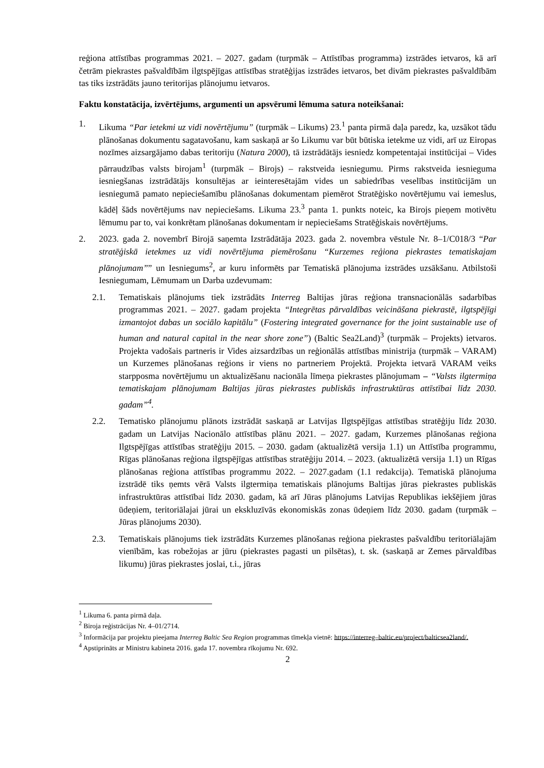reģiona attīstības programmas 2021. – 2027. gadam (turpmāk – Attīstības programma) izstrādes ietvaros, kā arī četrām piekrastes pašvaldībām ilgtspējīgas attīstības stratēģijas izstrādes ietvaros, bet divām piekrastes pašvaldībām tas tiks izstrādāts jauno teritorijas plānojumu ietvaros.
Faktu konstatācija, izvērtējums, argumenti un apsvērumi lēmuma satura noteikšanai:
1. Likuma “Par ietekmi uz vidi novērtējumu” (turpmāk – Likums) 23.<sup>1</sup> panta pirmā daļa paredz, ka, uzsākot tādu plānošanas dokumentu sagatavošanu, kam saskaņā ar šo Likumu var būt būtiska ietekme uz vidi, arī uz Eiropas nozīmes aizsargājamo dabas teritoriju (Natura 2000), tā izstrādātājs iesniedz kompetentajai institūcijai – Vides pārraudzības valsts birojam<sup>1</sup> (turpmāk – Birojs) – rakstveida iesniegumu. Pirms rakstveida iesnieguma iesniegšanas izstrādātājs konsultējas ar ieinteresētajām vides un sabiedrības veselības institūcijām un iesniegumā pamato nepieciešamību plānošanas dokumentam piemērot Stratēģisko novērtējumu vai iemeslus, kādēļ šāds novērtējums nav nepieciešams. Likuma 23.<sup>3</sup> panta 1. punkts noteic, ka Birojs pieņem motivētu lēmumu par to, vai konkrētam plānošanas dokumentam ir nepieciešams Stratēģiskais novērtējums.
2. 2023. gada 2. novembrī Birojā saņemta Izstrādātāja 2023. gada 2. novembra vēstule Nr. 8–1/C018/3 “Par stratēģiskā ietekmes uz vidi novērtējuma piemērošanu “Kurzemes reģiona piekrastes tematiskajam plānojumam”” un Iesniegums<sup>2</sup>, ar kuru informēts par Tematiskā plānojuma izstrādes uzsākšanu. Atbilstoši Iesniegumam, Lēmumam un Darba uzdevumam:
2.1. Tematiskais plānojums tiek izstrādāts Interreg Baltijas jūras reģiona transnacionālās sadarbības programmas 2021. – 2027. gadam projekta “Integrētas pārvaldības veicināšana piekrastē, ilgtspējīgi izmantojot dabas un sociālo kapitālu” (Fostering integrated governance for the joint sustainable use of human and natural capital in the near shore zone”) (Baltic Sea2Land)<sup>3</sup> (turpmāk – Projekts) ietvaros. Projekta vadošais partneris ir Vides aizsardzības un reģionālās attīstības ministrija (turpmāk – VARAM) un Kurzemes plānošanas reģions ir viens no partneriem Projektā. Projekta ietvarā VARAM veiks starpposma novērtējumu un aktualizēšanu nacionāla līmeņa piekrastes plānojumam – “Valsts ilgtermiņa tematiskajam plānojumam Baltijas jūras piekrastes publiskās infrastruktūras attīstībai līdz 2030. gadam”<sup>4</sup>.
2.2. Tematisko plānojumu plānots izstrādāt saskaņā ar Latvijas Ilgtspējīgas attīstības stratēģiju līdz 2030. gadam un Latvijas Nacionālo attīstības plānu 2021. – 2027. gadam, Kurzemes plānošanas reģiona Ilgtspējīgas attīstības stratēģiju 2015. – 2030. gadam (aktualizētā versija 1.1) un Attīstība programmu, Rīgas plānošanas reģiona ilgtspējīgas attīstības stratēģiju 2014. – 2023. (aktualizētā versija 1.1) un Rīgas plānošanas reģiona attīstības programmu 2022. – 2027.gadam (1.1 redakcija). Tematiskā plānojuma izstrādē tiks ņemts vērā Valsts ilgtermiņa tematiskais plānojums Baltijas jūras piekrastes publiskās infrastruktūras attīstībai līdz 2030. gadam, kā arī Jūras plānojums Latvijas Republikas iekšējiem jūras ūdeņiem, teritoriālajai jūrai un ekskluzīvās ekonomiskās zonas ūdeņiem līdz 2030. gadam (turpmāk – Jūras plānojums 2030).
2.3. Tematiskais plānojums tiek izstrādāts Kurzemes plānošanas reģiona piekrastes pašvaldību teritoriālajām vienībām, kas robežojas ar jūru (piekrastes pagasti un pilsētas), t. sk. (saskaņā ar Zemes pārvaldības likumu) jūras piekrastes joslai, t.i., jūras
<sup>1</sup> Likuma 6. panta pirmā daļa.
<sup>2</sup> Biroja reģistrācijas Nr. 4–01/2714.
<sup>3</sup> Informācija par projektu pieejama Interreg Baltic Sea Region programmas tīmekļa vietnē: https://interreg–baltic.eu/project/balticsea2land/.
<sup>4</sup> Apstiprināts ar Ministru kabineta 2016. gada 17. novembra rīkojumu Nr. 692.
2